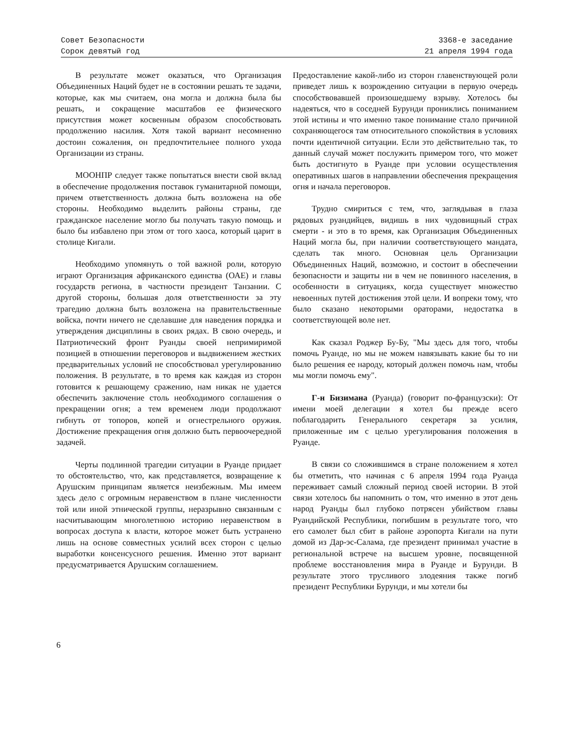Совет Безопасности
Сорок девятый год
3368-е заседание
21 апреля 1994 года
В результате может оказаться, что Организация Объединенных Наций будет не в состоянии решать те задачи, которые, как мы считаем, она могла и должна была бы решать, и сокращение масштабов ее физического присутствия может косвенным образом способствовать продолжению насилия. Хотя такой вариант несомненно достоин сожаления, он предпочтительнее полного ухода Организации из страны.
МООНПР следует также попытаться внести свой вклад в обеспечение продолжения поставок гуманитарной помощи, причем ответственность должна быть возложена на обе стороны. Необходимо выделить районы страны, где гражданское население могло бы получать такую помощь и было бы избавлено при этом от того хаоса, который царит в столице Кигали.
Необходимо упомянуть о той важной роли, которую играют Организация африканского единства (ОАЕ) и главы государств региона, в частности президент Танзании. С другой стороны, большая доля ответственности за эту трагедию должна быть возложена на правительственные войска, почти ничего не сделавшие для наведения порядка и утверждения дисциплины в своих рядах. В свою очередь, и Патриотический фронт Руанды своей непримиримой позицией в отношении переговоров и выдвижением жестких предварительных условий не способствовал урегулированию положения. В результате, в то время как каждая из сторон готовится к решающему сражению, нам никак не удается обеспечить заключение столь необходимого соглашения о прекращении огня; а тем временем люди продолжают гибнуть от топоров, копей и огнестрельного оружия. Достижение прекращения огня должно быть первоочередной задачей.
Черты подлинной трагедии ситуации в Руанде придает то обстоятельство, что, как представляется, возвращение к Арушским принципам является неизбежным. Мы имеем здесь дело с огромным неравенством в плане численности той или иной этнической группы, неразрывно связанным с насчитывающим многолетнюю историю неравенством в вопросах доступа к власти, которое может быть устранено лишь на основе совместных усилий всех сторон с целью выработки консенсусного решения. Именно этот вариант предусматривается Арушским соглашением.
Предоставление какой-либо из сторон главенствующей роли приведет лишь к возрождению ситуации в первую очередь способствовавшей произошедшему взрыву. Хотелось бы надеяться, что в соседней Бурунди прониклись пониманием этой истины и что именно такое понимание стало причиной сохраняющегося там относительного спокойствия в условиях почти идентичной ситуации. Если это действительно так, то данный случай может послужить примером того, что может быть достигнуто в Руанде при условии осуществления оперативных шагов в направлении обеспечения прекращения огня и начала переговоров.
Трудно смириться с тем, что, заглядывая в глаза рядовых руандийцев, видишь в них чудовищный страх смерти - и это в то время, как Организация Объединенных Наций могла бы, при наличии соответствующего мандата, сделать так много. Основная цель Организации Объединенных Наций, возможно, и состоит в обеспечении безопасности и защиты ни в чем не повинного населения, в особенности в ситуациях, когда существует множество невоенных путей достижения этой цели. И вопреки тому, что было сказано некоторыми ораторами, недостатка в соответствующей воле нет.
Как сказал Роджер Бу-Бу, "Мы здесь для того, чтобы помочь Руанде, но мы не можем навязывать какие бы то ни было решения ее народу, который должен помочь нам, чтобы мы могли помочь ему".
Г-н Бизимана (Руанда) (говорит по-французски): От имени моей делегации я хотел бы прежде всего поблагодарить Генерального секретаря за усилия, приложенные им с целью урегулирования положения в Руанде.
В связи со сложившимся в стране положением я хотел бы отметить, что начиная с 6 апреля 1994 года Руанда переживает самый сложный период своей истории. В этой связи хотелось бы напомнить о том, что именно в этот день народ Руанды был глубоко потрясен убийством главы Руандийской Республики, погибшим в результате того, что его самолет был сбит в районе аэропорта Кигали на пути домой из Дар-эс-Салама, где президент принимал участие в региональной встрече на высшем уровне, посвященной проблеме восстановления мира в Руанде и Бурунди. В результате этого трусливого злодеяния также погиб президент Республики Бурунди, и мы хотели бы
6